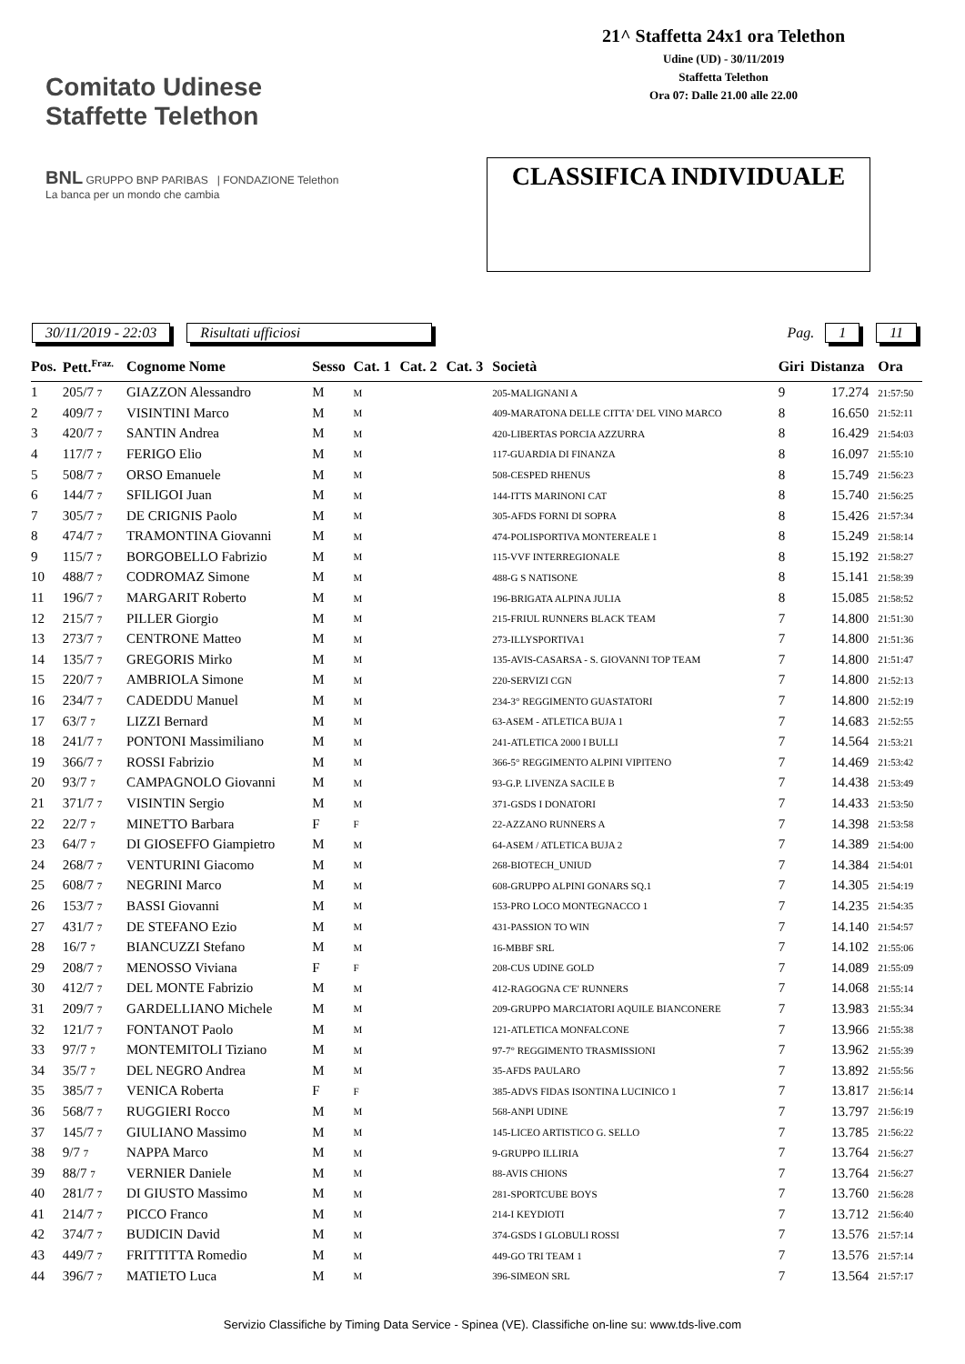Comitato Udinese
Staffette Telethon
BNL GRUPPO BNP PARIBAS | FONDAZIONE Telethon
La banca per un mondo che cambia
21^ Staffetta 24x1 ora Telethon
Udine (UD) - 30/11/2019
Staffetta Telethon
Ora 07: Dalle 21.00 alle 22.00
CLASSIFICA INDIVIDUALE
30/11/2019 - 22:03 Risultati ufficiosi
Pag. 1 11
| Pos. | Pett.<sup>Fraz.</sup> | Cognome Nome | Sesso | Cat. 1 | Cat. 2 | Cat. 3 | Società | Giri | Distanza | Ora |
| --- | --- | --- | --- | --- | --- | --- | --- | --- | --- | --- |
| 1 | 205/7 7 | GIAZZON Alessandro | M | M | | | 205-MALIGNANI A | 9 | 17.274 | 21:57:50 |
| 2 | 409/7 7 | VISINTINI Marco | M | M | | | 409-MARATONA DELLE CITTA' DEL VINO MARCO | 8 | 16.650 | 21:52:11 |
| 3 | 420/7 7 | SANTIN Andrea | M | M | | | 420-LIBERTAS PORCIA AZZURRA | 8 | 16.429 | 21:54:03 |
| 4 | 117/7 7 | FERIGO Elio | M | M | | | 117-GUARDIA DI FINANZA | 8 | 16.097 | 21:55:10 |
| 5 | 508/7 7 | ORSO Emanuele | M | M | | | 508-CESPED RHENUS | 8 | 15.749 | 21:56:23 |
| 6 | 144/7 7 | SFILIGOI Juan | M | M | | | 144-ITTS MARINONI CAT | 8 | 15.740 | 21:56:25 |
| 7 | 305/7 7 | DE CRIGNIS Paolo | M | M | | | 305-AFDS FORNI DI SOPRA | 8 | 15.426 | 21:57:34 |
| 8 | 474/7 7 | TRAMONTINA Giovanni | M | M | | | 474-POLISPORTIVA MONTEREALE 1 | 8 | 15.249 | 21:58:14 |
| 9 | 115/7 7 | BORGOBELLO Fabrizio | M | M | | | 115-VVF INTERREGIONALE | 8 | 15.192 | 21:58:27 |
| 10 | 488/7 7 | CODROMAZ Simone | M | M | | | 488-G S NATISONE | 8 | 15.141 | 21:58:39 |
| 11 | 196/7 7 | MARGARIT Roberto | M | M | | | 196-BRIGATA ALPINA JULIA | 8 | 15.085 | 21:58:52 |
| 12 | 215/7 7 | PILLER Giorgio | M | M | | | 215-FRIUL RUNNERS BLACK TEAM | 7 | 14.800 | 21:51:30 |
| 13 | 273/7 7 | CENTRONE Matteo | M | M | | | 273-ILLYSPORTIVA1 | 7 | 14.800 | 21:51:36 |
| 14 | 135/7 7 | GREGORIS Mirko | M | M | | | 135-AVIS-CASARSA - S. GIOVANNI TOP TEAM | 7 | 14.800 | 21:51:47 |
| 15 | 220/7 7 | AMBRIOLA Simone | M | M | | | 220-SERVIZI CGN | 7 | 14.800 | 21:52:13 |
| 16 | 234/7 7 | CADEDDU Manuel | M | M | | | 234-3° REGGIMENTO GUASTATORI | 7 | 14.800 | 21:52:19 |
| 17 | 63/7 7 | LIZZI Bernard | M | M | | | 63-ASEM - ATLETICA BUJA 1 | 7 | 14.683 | 21:52:55 |
| 18 | 241/7 7 | PONTONI Massimiliano | M | M | | | 241-ATLETICA 2000 I BULLI | 7 | 14.564 | 21:53:21 |
| 19 | 366/7 7 | ROSSI Fabrizio | M | M | | | 366-5° REGGIMENTO ALPINI VIPITENO | 7 | 14.469 | 21:53:42 |
| 20 | 93/7 7 | CAMPAGNOLO Giovanni | M | M | | | 93-G.P. LIVENZA SACILE B | 7 | 14.438 | 21:53:49 |
| 21 | 371/7 7 | VISINTIN Sergio | M | M | | | 371-GSDS I DONATORI | 7 | 14.433 | 21:53:50 |
| 22 | 22/7 7 | MINETTO Barbara | F | F | | | 22-AZZANO RUNNERS A | 7 | 14.398 | 21:53:58 |
| 23 | 64/7 7 | DI GIOSEFFO Giampietro | M | M | | | 64-ASEM / ATLETICA BUJA 2 | 7 | 14.389 | 21:54:00 |
| 24 | 268/7 7 | VENTURINI Giacomo | M | M | | | 268-BIOTECH_UNIUD | 7 | 14.384 | 21:54:01 |
| 25 | 608/7 7 | NEGRINI Marco | M | M | | | 608-GRUPPO ALPINI GONARS SQ.1 | 7 | 14.305 | 21:54:19 |
| 26 | 153/7 7 | BASSI Giovanni | M | M | | | 153-PRO LOCO MONTEGNACCO 1 | 7 | 14.235 | 21:54:35 |
| 27 | 431/7 7 | DE STEFANO Ezio | M | M | | | 431-PASSION TO WIN | 7 | 14.140 | 21:54:57 |
| 28 | 16/7 7 | BIANCUZZI Stefano | M | M | | | 16-MBBF SRL | 7 | 14.102 | 21:55:06 |
| 29 | 208/7 7 | MENOSSO Viviana | F | F | | | 208-CUS UDINE GOLD | 7 | 14.089 | 21:55:09 |
| 30 | 412/7 7 | DEL MONTE Fabrizio | M | M | | | 412-RAGOGNA C'E' RUNNERS | 7 | 14.068 | 21:55:14 |
| 31 | 209/7 7 | GARDELLIANO Michele | M | M | | | 209-GRUPPO MARCIATORI AQUILE BIANCONERE | 7 | 13.983 | 21:55:34 |
| 32 | 121/7 7 | FONTANOT Paolo | M | M | | | 121-ATLETICA MONFALCONE | 7 | 13.966 | 21:55:38 |
| 33 | 97/7 7 | MONTEMITOLI Tiziano | M | M | | | 97-7° REGGIMENTO TRASMISSIONI | 7 | 13.962 | 21:55:39 |
| 34 | 35/7 7 | DEL NEGRO Andrea | M | M | | | 35-AFDS PAULARO | 7 | 13.892 | 21:55:56 |
| 35 | 385/7 7 | VENICA Roberta | F | F | | | 385-ADVS FIDAS ISONTINA LUCINICO 1 | 7 | 13.817 | 21:56:14 |
| 36 | 568/7 7 | RUGGIERI Rocco | M | M | | | 568-ANPI UDINE | 7 | 13.797 | 21:56:19 |
| 37 | 145/7 7 | GIULIANO Massimo | M | M | | | 145-LICEO ARTISTICO G. SELLO | 7 | 13.785 | 21:56:22 |
| 38 | 9/7 7 | NAPPA Marco | M | M | | | 9-GRUPPO ILLIRIA | 7 | 13.764 | 21:56:27 |
| 39 | 88/7 7 | VERNIER Daniele | M | M | | | 88-AVIS CHIONS | 7 | 13.764 | 21:56:27 |
| 40 | 281/7 7 | DI GIUSTO Massimo | M | M | | | 281-SPORTCUBE BOYS | 7 | 13.760 | 21:56:28 |
| 41 | 214/7 7 | PICCO Franco | M | M | | | 214-I KEYDIOTI | 7 | 13.712 | 21:56:40 |
| 42 | 374/7 7 | BUDICIN David | M | M | | | 374-GSDS I GLOBULI ROSSI | 7 | 13.576 | 21:57:14 |
| 43 | 449/7 7 | FRITTITTA Romedio | M | M | | | 449-GO TRI TEAM 1 | 7 | 13.576 | 21:57:14 |
| 44 | 396/7 7 | MATIETO Luca | M | M | | | 396-SIMEON SRL | 7 | 13.564 | 21:57:17 |
Servizio Classifiche by Timing Data Service - Spinea (VE). Classifiche on-line su: www.tds-live.com